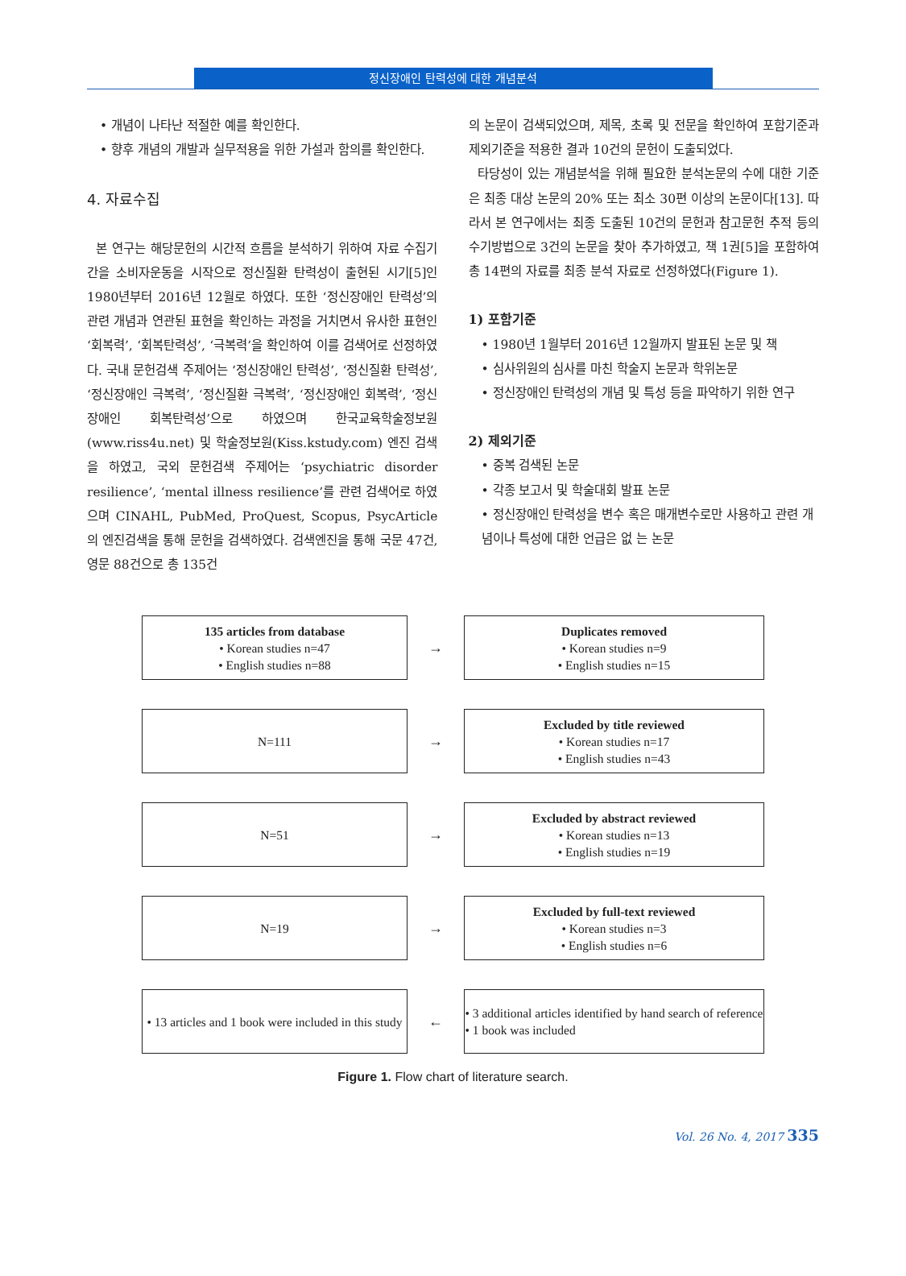정신장애인 탄력성에 대한 개념분석
• 개념이 나타난 적절한 예를 확인한다.
• 향후 개념의 개발과 실무적용을 위한 가설과 함의를 확인한다.
4. 자료수집
본 연구는 해당문헌의 시간적 흐름을 분석하기 위하여 자료 수집기간을 소비자운동을 시작으로 정신질환 탄력성이 출현된 시기[5]인 1980년부터 2016년 12월로 하였다. 또한 ‘정신장애인 탄력성’의 관련 개념과 연관된 표현을 확인하는 과정을 거치면서 유사한 표현인 ‘회복력’, ‘회복탄력성’, ‘극복력’을 확인하여 이를 검색어로 선정하였다. 국내 문헌검색 주제어는 ‘정신장애인 탄력성’, ‘정신질환 탄력성’, ‘정신장애인 극복력’, ‘정신질환 극복력’, ‘정신장애인 회복력’, ‘정신장애인 회복탄력성’으로 하였으며 한국교육학술정보원(www.riss4u.net) 및 학술정보원(Kiss.kstudy.com) 엔진 검색을 하였고, 국외 문헌검색 주제어는 ‘psychiatric disorder resilience’, ‘mental illness resilience’를 관련 검색어로 하였으며 CINAHL, PubMed, ProQuest, Scopus, PsycArticle의 엔진검색을 통해 문헌을 검색하였다. 검색엔진을 통해 국문 47건, 영문 88건으로 총 135건
의 논문이 검색되었으며, 제목, 초록 및 전문을 확인하여 포함기준과 제외기준을 적용한 결과 10건의 문헌이 도출되었다.
타당성이 있는 개념분석을 위해 필요한 분석논문의 수에 대한 기준은 최종 대상 논문의 20% 또는 최소 30편 이상의 논문이다[13]. 따라서 본 연구에서는 최종 도출된 10건의 문헌과 참고문헌 추적 등의 수기방법으로 3건의 논문을 찾아 추가하였고, 책 1권[5]을 포함하여 총 14편의 자료를 최종 분석 자료로 선정하였다(Figure 1).
1) 포함기준
• 1980년 1월부터 2016년 12월까지 발표된 논문 및 책
• 심사위원의 심사를 마친 학술지 논문과 학위논문
• 정신장애인 탄력성의 개념 및 특성 등을 파악하기 위한 연구
2) 제외기준
• 중복 검색된 논문
• 각종 보고서 및 학술대회 발표 논문
• 정신장애인 탄력성을 변수 혹은 매개변수로만 사용하고 관련 개념이나 특성에 대한 언급은 없 는 논문
135 articles from database
• Korean studies n=47
• English studies n=88
→
Duplicates removed
• Korean studies n=9
• English studies n=15
N=111
→
Excluded by title reviewed
• Korean studies n=17
• English studies n=43
N=51
→
Excluded by abstract reviewed
• Korean studies n=13
• English studies n=19
N=19
→
Excluded by full-text reviewed
• Korean studies n=3
• English studies n=6
• 13 articles and 1 book were included in this study
←
• 3 additional articles identified by hand search of reference
• 1 book was included
Figure 1. Flow chart of literature search.
Vol. 26 No. 4, 2017 335